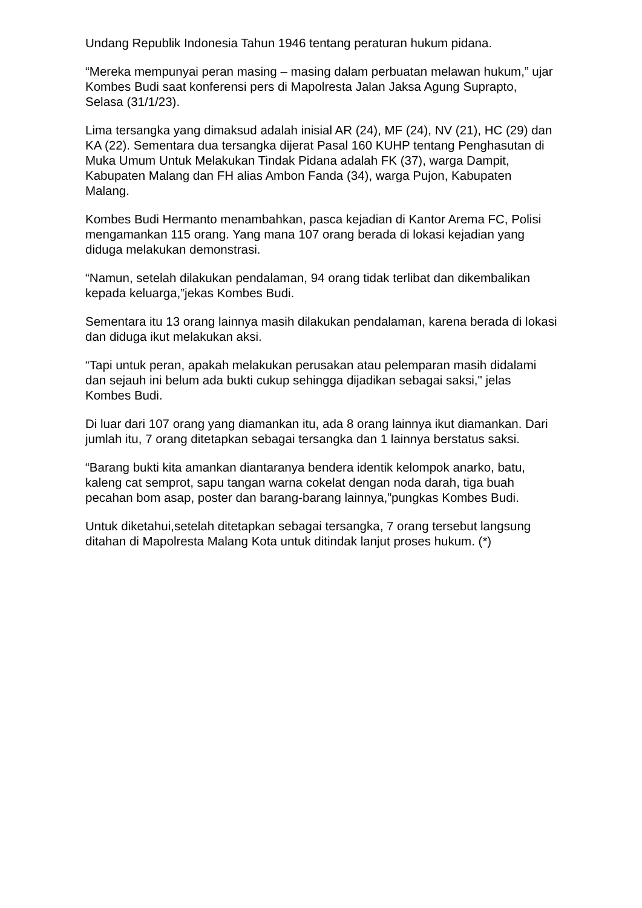Undang Republik Indonesia Tahun 1946 tentang peraturan hukum pidana.
“Mereka mempunyai peran masing – masing dalam perbuatan melawan hukum,” ujar Kombes Budi saat konferensi pers di Mapolresta Jalan Jaksa Agung Suprapto, Selasa (31/1/23).
Lima tersangka yang dimaksud adalah inisial AR (24), MF (24), NV (21), HC (29) dan KA (22). Sementara dua tersangka dijerat Pasal 160 KUHP tentang Penghasutan di Muka Umum Untuk Melakukan Tindak Pidana adalah FK (37), warga Dampit, Kabupaten Malang dan FH alias Ambon Fanda (34), warga Pujon, Kabupaten Malang.
Kombes Budi Hermanto menambahkan, pasca kejadian di Kantor Arema FC, Polisi mengamankan 115 orang. Yang mana 107 orang berada di lokasi kejadian yang diduga melakukan demonstrasi.
“Namun, setelah dilakukan pendalaman, 94 orang tidak terlibat dan dikembalikan kepada keluarga,”jekas Kombes Budi.
Sementara itu 13 orang lainnya masih dilakukan pendalaman, karena berada di lokasi dan diduga ikut melakukan aksi.
“Tapi untuk peran, apakah melakukan perusakan atau pelemparan masih didalami dan sejauh ini belum ada bukti cukup sehingga dijadikan sebagai saksi," jelas Kombes Budi.
Di luar dari 107 orang yang diamankan itu, ada 8 orang lainnya ikut diamankan. Dari jumlah itu, 7 orang ditetapkan sebagai tersangka dan 1 lainnya berstatus saksi.
“Barang bukti kita amankan diantaranya bendera identik kelompok anarko, batu, kaleng cat semprot, sapu tangan warna cokelat dengan noda darah, tiga buah pecahan bom asap, poster dan barang-barang lainnya,”pungkas Kombes Budi.
Untuk diketahui,setelah ditetapkan sebagai tersangka, 7 orang tersebut langsung ditahan di Mapolresta Malang Kota untuk ditindak lanjut proses hukum. (*)